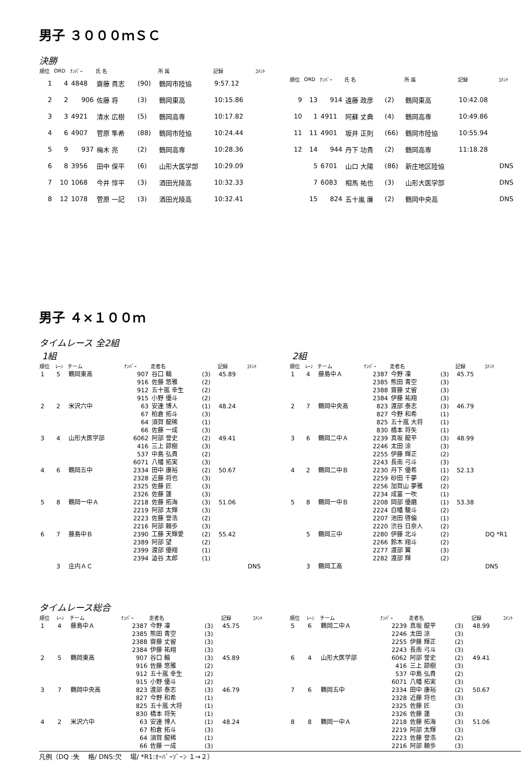男子 ３０００ｍＳＣ
決勝
| 順位 | ORD | ﾅﾝﾊﾞｰ | 氏 名 | | 所 属 | 記録 | ｺﾒﾝﾄ |
| --- | --- | --- | --- | --- | --- | --- | --- |
| 1 | 4 | 4848 | 齋藤 貴志 | (90) | 鶴岡市陸協 | 9:57.12 | |
| 2 | 2 | 906 | 佐藤 将 | (3) | 鶴岡東高 | 10:15.86 | |
| 3 | 3 | 4921 | 清水 広樹 | (5) | 鶴岡高専 | 10:17.82 | |
| 4 | 6 | 4907 | 菅原 隼希 | (88) | 鶴岡市陸協 | 10:24.44 | |
| 5 | 9 | 937 | 梅木 亮 | (2) | 鶴岡高専 | 10:28.36 | |
| 6 | 8 | 3956 | 田中 保平 | (6) | 山形大医学部 | 10:29.09 | |
| 7 | 10 | 1068 | 今井 惇平 | (3) | 酒田光陵高 | 10:32.33 | |
| 8 | 12 | 1078 | 菅原 一記 | (3) | 酒田光陵高 | 10:32.41 | |
| 順位 | ORD | ﾅﾝﾊﾞｰ | 氏 名 | | 所 属 | 記録 | ｺﾒﾝﾄ |
| --- | --- | --- | --- | --- | --- | --- | --- |
| 9 | 13 | 914 | 遠藤 政彦 | (2) | 鶴岡東高 | 10:42.08 | |
| 10 | 1 | 4911 | 阿蘇 丈典 | (4) | 鶴岡高専 | 10:49.86 | |
| 11 | 11 | 4901 | 坂井 正則 | (66) | 鶴岡市陸協 | 10:55.94 | |
| 12 | 14 | 944 | 丹下 功貴 | (2) | 鶴岡高専 | 11:18.28 | |
| | 5 | 6701 | 山口 大陽 | (86) | 新庄地区陸協 | | DNS |
| | 7 | 6083 | 相馬 祐也 | (3) | 山形大医学部 | | DNS |
| | 15 | 824 | 五十嵐 廉 | (2) | 鶴岡中央高 | | DNS |
男子 ４×１００ｍ
タイムレース 全2組
1組
| 順位 | ﾚｰﾝ | チーム | ﾅﾝﾊﾞｰ | 走者名 | | 記録 | ｺﾒﾝﾄ |
| --- | --- | --- | --- | --- | --- | --- | --- |
| 1 | 5 | 鶴岡東高 | 907 | 谷口 輪 | (3) | 45.89 | |
| | | | 916 | 佐藤 悠雅 | (2) | | |
| | | | 912 | 五十嵐 幸生 | (2) | | |
| | | | 915 | 小野 優斗 | (2) | | |
| 2 | 2 | 米沢六中 | 63 | 安達 博人 | (1) | 48.24 | |
| | | | 67 | 柏倉 拓斗 | (3) | | |
| | | | 64 | 須賀 龍稀 | (1) | | |
| | | | 66 | 佐藤 一成 | (3) | | |
| 3 | 4 | 山形大医学部 | 6062 | 阿部 誉史 | (2) | 49.41 | |
| | | | 416 | 三上 諒樹 | (3) | | |
| | | | 537 | 中島 弘貴 | (2) | | |
| | | | 6071 | 八幡 拓実 | (3) | | |
| 4 | 6 | 鶴岡五中 | 2334 | 田中 康裕 | (2) | 50.67 | |
| | | | 2328 | 近藤 将也 | (3) | | |
| | | | 2325 | 佐藤 匠 | (3) | | |
| | | | 2326 | 佐藤 蓮 | (3) | | |
| 5 | 8 | 鶴岡一中Ａ | 2218 | 佐藤 拓海 | (3) | 51.06 | |
| | | | 2219 | 阿部 太輝 | (3) | | |
| | | | 2223 | 佐藤 誉浩 | (2) | | |
| | | | 2216 | 阿部 頼歩 | (3) | | |
| 6 | 7 | 藤島中Ｂ | 2390 | 工藤 天輝愛 | (2) | 55.42 | |
| | | | 2389 | 阿部 望 | (2) | | |
| | | | 2399 | 渡部 優翔 | (1) | | |
| | | | 2394 | 澁谷 太郎 | (1) | | |
| | 3 | 庄内ＡＣ | | | | | DNS |
2組
| 順位 | ﾚｰﾝ | チーム | ﾅﾝﾊﾞｰ | 走者名 | | 記録 | ｺﾒﾝﾄ |
| --- | --- | --- | --- | --- | --- | --- | --- |
| 1 | 4 | 藤島中Ａ | 2387 | 今野 凜 | (3) | 45.75 | |
| | | | 2385 | 熊田 青空 | (3) | | |
| | | | 2388 | 齋藤 丈留 | (3) | | |
| | | | 2384 | 伊藤 祐翔 | (3) | | |
| 2 | 7 | 鶴岡中央高 | 823 | 渡部 泰志 | (3) | 46.79 | |
| | | | 827 | 今野 和希 | (1) | | |
| | | | 825 | 五十嵐 大将 | (1) | | |
| | | | 830 | 橋本 将矢 | (1) | | |
| 3 | 6 | 鶴岡二中Ａ | 2239 | 真坂 龍平 | (3) | 48.99 | |
| | | | 2246 | 太田 涼 | (3) | | |
| | | | 2255 | 伊藤 輝正 | (2) | | |
| | | | 2243 | 長南 弓斗 | (3) | | |
| 4 | 2 | 鶴岡二中Ｂ | 2230 | 丹下 優希 | (1) | 52.13 | |
| | | | 2259 | 砂田 千夢 | (2) | | |
| | | | 2256 | 加賀山 夢雅 | (2) | | |
| | | | 2234 | 成冨 一吹 | (1) | | |
| 5 | 8 | 鶴岡一中Ｂ | 2208 | 岡部 優磨 | (1) | 53.38 | |
| | | | 2224 | 白幡 駿斗 | (2) | | |
| | | | 2207 | 池田 啓倫 | (1) | | |
| | | | 2220 | 渋谷 日奈人 | (2) | | |
| | 5 | 鶴岡三中 | 2280 | 伊藤 北斗 | (2) | | DQ *R1 |
| | | | 2266 | 鈴木 翔斗 | (2) | | |
| | | | 2277 | 渡部 翼 | (3) | | |
| | | | 2282 | 渡部 輝 | (2) | | |
| | 3 | 鶴岡工高 | | | | | DNS |
タイムレース総合
| 順位 | ﾚｰﾝ | チーム | ﾅﾝﾊﾞｰ | 走者名 | | 記録 | ｺﾒﾝﾄ |
| --- | --- | --- | --- | --- | --- | --- | --- |
| 1 | 4 | 藤島中Ａ | 2387 | 今野 凜 | (3) | 45.75 | |
| | | | 2385 | 熊田 青空 | (3) | | |
| | | | 2388 | 齋藤 丈留 | (3) | | |
| | | | 2384 | 伊藤 祐翔 | (3) | | |
| 2 | 5 | 鶴岡東高 | 907 | 谷口 輪 | (3) | 45.89 | |
| | | | 916 | 佐藤 悠雅 | (2) | | |
| | | | 912 | 五十嵐 幸生 | (2) | | |
| | | | 915 | 小野 優斗 | (2) | | |
| 3 | 7 | 鶴岡中央高 | 823 | 渡部 泰志 | (3) | 46.79 | |
| | | | 827 | 今野 和希 | (1) | | |
| | | | 825 | 五十嵐 大将 | (1) | | |
| | | | 830 | 橋本 将矢 | (1) | | |
| 4 | 2 | 米沢六中 | 63 | 安達 博人 | (1) | 48.24 | |
| | | | 67 | 柏倉 拓斗 | (3) | | |
| | | | 64 | 須賀 龍稀 | (1) | | |
| | | | 66 | 佐藤 一成 | (3) | | |
| 順位 | ﾚｰﾝ | チーム | ﾅﾝﾊﾞｰ | 走者名 | | 記録 | ｺﾒﾝﾄ |
| --- | --- | --- | --- | --- | --- | --- | --- |
| 5 | 6 | 鶴岡二中Ａ | 2239 | 真坂 龍平 | (3) | 48.99 | |
| | | | 2246 | 太田 涼 | (3) | | |
| | | | 2255 | 伊藤 輝正 | (2) | | |
| | | | 2243 | 長南 弓斗 | (3) | | |
| 6 | 4 | 山形大医学部 | 6062 | 阿部 誉史 | (2) | 49.41 | |
| | | | 416 | 三上 諒樹 | (3) | | |
| | | | 537 | 中島 弘貴 | (2) | | |
| | | | 6071 | 八幡 拓実 | (3) | | |
| 7 | 6 | 鶴岡五中 | 2334 | 田中 康裕 | (2) | 50.67 | |
| | | | 2328 | 近藤 将也 | (3) | | |
| | | | 2325 | 佐藤 匠 | (3) | | |
| | | | 2326 | 佐藤 蓮 | (3) | | |
| 8 | 8 | 鶴岡一中Ａ | 2218 | 佐藤 拓海 | (3) | 51.06 | |
| | | | 2219 | 阿部 太輝 | (3) | | |
| | | | 2223 | 佐藤 誉浩 | (2) | | |
| | | | 2216 | 阿部 頼歩 | (3) | | |
凡例（DQ :失　 格/ DNS:欠　 場/ *R1:ｵｰﾊﾞｰｿﾞｰﾝ １→２）